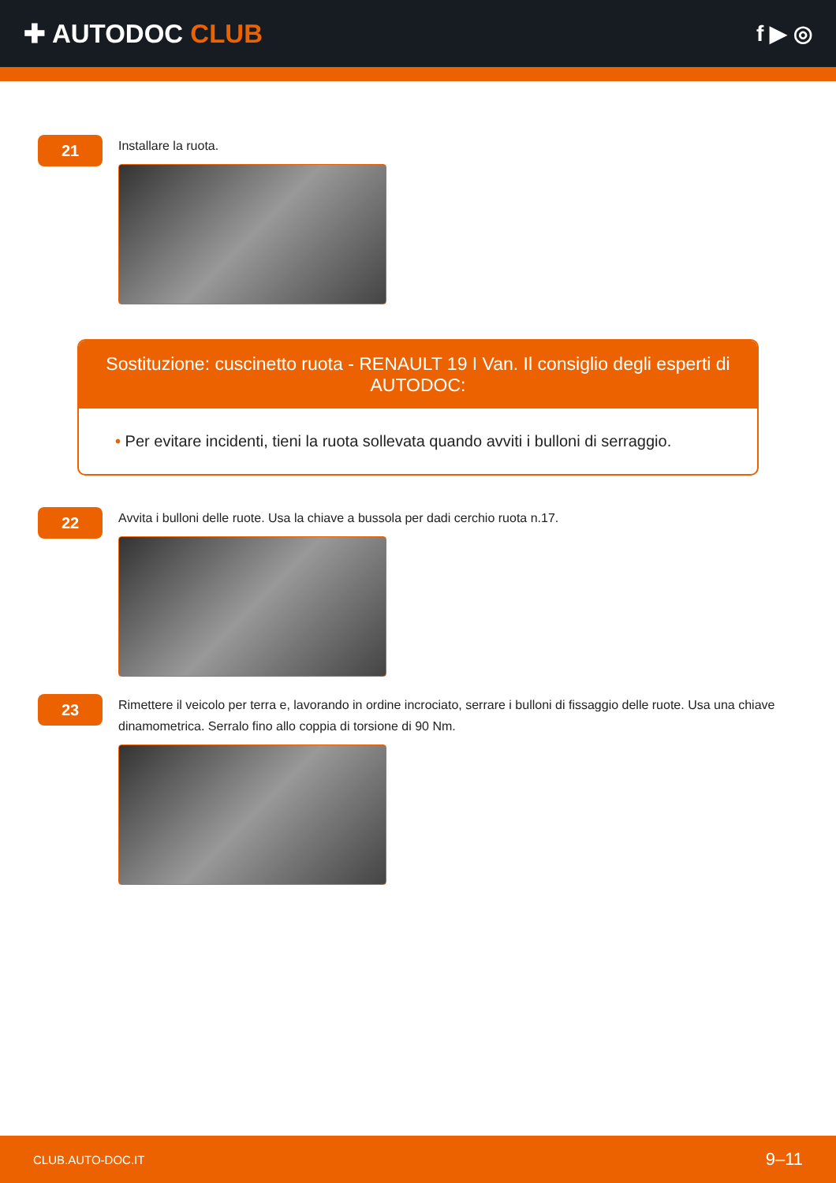✚ AUTODOC CLUB
f ▶ ◎
21
Installare la ruota.
Sostituzione: cuscinetto ruota - RENAULT 19 I Van. Il consiglio degli esperti di AUTODOC:
• Per evitare incidenti, tieni la ruota sollevata quando avviti i bulloni di serraggio.
22
Avvita i bulloni delle ruote. Usa la chiave a bussola per dadi cerchio ruota n.17.
23
Rimettere il veicolo per terra e, lavorando in ordine incrociato, serrare i bulloni di fissaggio delle ruote. Usa una chiave dinamometrica. Serralo fino allo coppia di torsione di 90 Nm.
CLUB.AUTO-DOC.IT 9–11